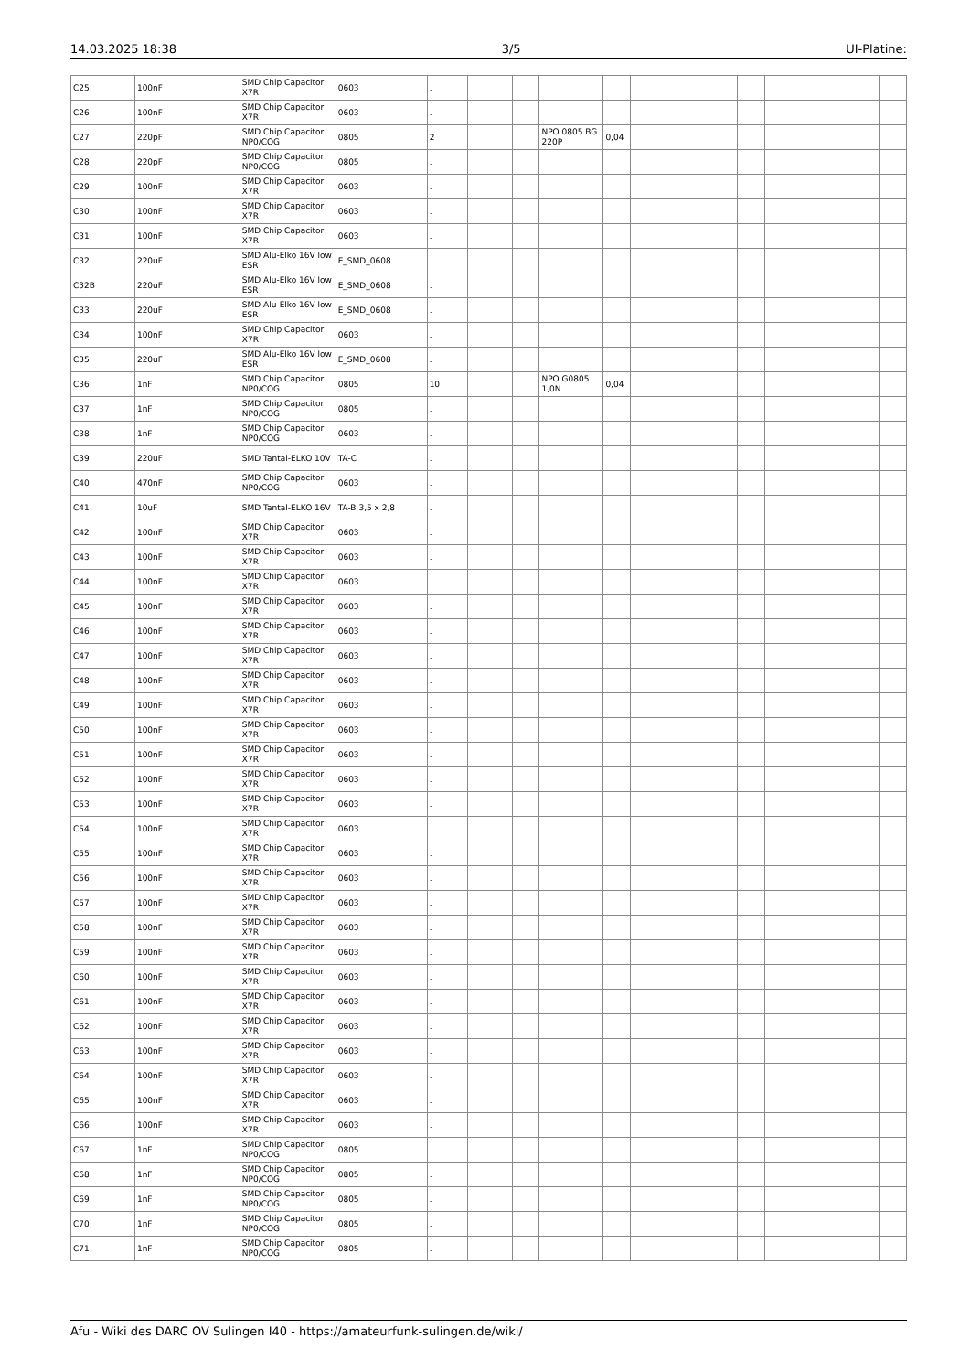14.03.2025 18:38 3/5 UI-Platine:
| C25 | 100nF | SMD Chip Capacitor X7R | 0603 | . | | | | | | | | |
| C26 | 100nF | SMD Chip Capacitor X7R | 0603 | . | | | | | | | | |
| C27 | 220pF | SMD Chip Capacitor NP0/COG | 0805 | 2 | | | NPO 0805 BG 220P | 0,04 | | | | |
| C28 | 220pF | SMD Chip Capacitor NP0/COG | 0805 | . | | | | | | | | |
| C29 | 100nF | SMD Chip Capacitor X7R | 0603 | . | | | | | | | | |
| C30 | 100nF | SMD Chip Capacitor X7R | 0603 | . | | | | | | | | |
| C31 | 100nF | SMD Chip Capacitor X7R | 0603 | . | | | | | | | | |
| C32 | 220uF | SMD Alu-Elko 16V low ESR | E_SMD_0608 | . | | | | | | | | |
| C32B | 220uF | SMD Alu-Elko 16V low ESR | E_SMD_0608 | . | | | | | | | | |
| C33 | 220uF | SMD Alu-Elko 16V low ESR | E_SMD_0608 | . | | | | | | | | |
| C34 | 100nF | SMD Chip Capacitor X7R | 0603 | . | | | | | | | | |
| C35 | 220uF | SMD Alu-Elko 16V low ESR | E_SMD_0608 | . | | | | | | | | |
| C36 | 1nF | SMD Chip Capacitor NP0/COG | 0805 | 10 | | | NPO G0805 1,0N | 0,04 | | | | |
| C37 | 1nF | SMD Chip Capacitor NP0/COG | 0805 | . | | | | | | | | |
| C38 | 1nF | SMD Chip Capacitor NP0/COG | 0603 | . | | | | | | | | |
| C39 | 220uF | SMD Tantal-ELKO 10V | TA-C | . | | | | | | | | |
| C40 | 470nF | SMD Chip Capacitor NP0/COG | 0603 | . | | | | | | | | |
| C41 | 10uF | SMD Tantal-ELKO 16V | TA-B 3,5 x 2,8 | . | | | | | | | | |
| C42 | 100nF | SMD Chip Capacitor X7R | 0603 | . | | | | | | | | |
| C43 | 100nF | SMD Chip Capacitor X7R | 0603 | . | | | | | | | | |
| C44 | 100nF | SMD Chip Capacitor X7R | 0603 | . | | | | | | | | |
| C45 | 100nF | SMD Chip Capacitor X7R | 0603 | . | | | | | | | | |
| C46 | 100nF | SMD Chip Capacitor X7R | 0603 | . | | | | | | | | |
| C47 | 100nF | SMD Chip Capacitor X7R | 0603 | . | | | | | | | | |
| C48 | 100nF | SMD Chip Capacitor X7R | 0603 | . | | | | | | | | |
| C49 | 100nF | SMD Chip Capacitor X7R | 0603 | . | | | | | | | | |
| C50 | 100nF | SMD Chip Capacitor X7R | 0603 | . | | | | | | | | |
| C51 | 100nF | SMD Chip Capacitor X7R | 0603 | . | | | | | | | | |
| C52 | 100nF | SMD Chip Capacitor X7R | 0603 | . | | | | | | | | |
| C53 | 100nF | SMD Chip Capacitor X7R | 0603 | . | | | | | | | | |
| C54 | 100nF | SMD Chip Capacitor X7R | 0603 | . | | | | | | | | |
| C55 | 100nF | SMD Chip Capacitor X7R | 0603 | . | | | | | | | | |
| C56 | 100nF | SMD Chip Capacitor X7R | 0603 | . | | | | | | | | |
| C57 | 100nF | SMD Chip Capacitor X7R | 0603 | . | | | | | | | | |
| C58 | 100nF | SMD Chip Capacitor X7R | 0603 | . | | | | | | | | |
| C59 | 100nF | SMD Chip Capacitor X7R | 0603 | . | | | | | | | | |
| C60 | 100nF | SMD Chip Capacitor X7R | 0603 | . | | | | | | | | |
| C61 | 100nF | SMD Chip Capacitor X7R | 0603 | . | | | | | | | | |
| C62 | 100nF | SMD Chip Capacitor X7R | 0603 | . | | | | | | | | |
| C63 | 100nF | SMD Chip Capacitor X7R | 0603 | . | | | | | | | | |
| C64 | 100nF | SMD Chip Capacitor X7R | 0603 | . | | | | | | | | |
| C65 | 100nF | SMD Chip Capacitor X7R | 0603 | . | | | | | | | | |
| C66 | 100nF | SMD Chip Capacitor X7R | 0603 | . | | | | | | | | |
| C67 | 1nF | SMD Chip Capacitor NP0/COG | 0805 | . | | | | | | | | |
| C68 | 1nF | SMD Chip Capacitor NP0/COG | 0805 | . | | | | | | | | |
| C69 | 1nF | SMD Chip Capacitor NP0/COG | 0805 | . | | | | | | | | |
| C70 | 1nF | SMD Chip Capacitor NP0/COG | 0805 | . | | | | | | | | |
| C71 | 1nF | SMD Chip Capacitor NP0/COG | 0805 | . | | | | | | | | |
Afu - Wiki des DARC OV Sulingen I40 - https://amateurfunk-sulingen.de/wiki/